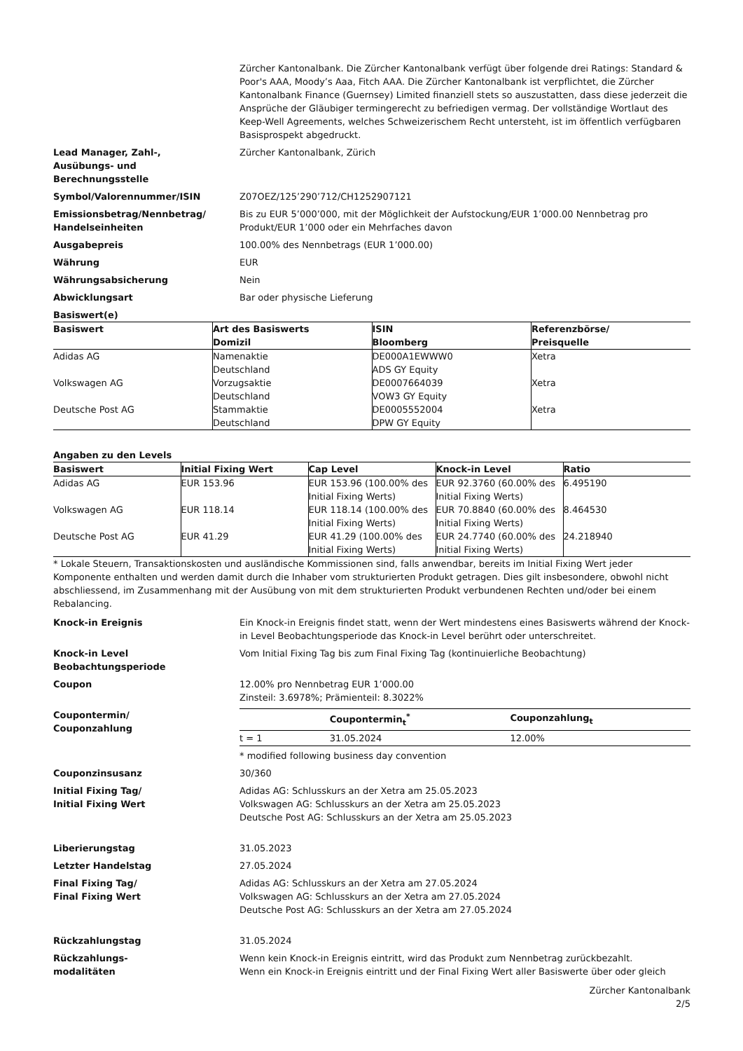Zürcher Kantonalbank. Die Zürcher Kantonalbank verfügt über folgende drei Ratings: Standard & Poor's AAA, Moody’s Aaa, Fitch AAA. Die Zürcher Kantonalbank ist verpflichtet, die Zürcher Kantonalbank Finance (Guernsey) Limited finanziell stets so auszustatten, dass diese jederzeit die Ansprüche der Gläubiger termingerecht zu befriedigen vermag. Der vollständige Wortlaut des Keep-Well Agreements, welches Schweizerischem Recht untersteht, ist im öffentlich verfügbaren Basisprospekt abgedruckt.
Lead Manager, Zahl-,
Ausübungs- und
Berechnungsstelle
Zürcher Kantonalbank, Zürich
Symbol/Valorennummer/ISIN Z07OEZ/125’290’712/CH1252907121
Emissionsbetrag/Nennbetrag/
Handelseinheiten
Bis zu EUR 5’000’000, mit der Möglichkeit der Aufstockung/EUR 1’000.00 Nennbetrag pro Produkt/EUR 1’000 oder ein Mehrfaches davon
Ausgabepreis 100.00% des Nennbetrags (EUR 1’000.00)
Währung EUR
Währungsabsicherung Nein
Abwicklungsart Bar oder physische Lieferung
Basiswert(e)
| Basiswert | Art des Basiswerts Domizil | ISIN Bloomberg | Referenzbörse/ Preisquelle |
| --- | --- | --- | --- |
| Adidas AG | Namenaktie Deutschland | DE000A1EWWW0 ADS GY Equity | Xetra |
| Volkswagen AG | Vorzugsaktie Deutschland | DE0007664039 VOW3 GY Equity | Xetra |
| Deutsche Post AG | Stammaktie Deutschland | DE0005552004 DPW GY Equity | Xetra |
Angaben zu den Levels
| Basiswert | Initial Fixing Wert | Cap Level | Knock-in Level | Ratio |
| --- | --- | --- | --- | --- |
| Adidas AG | EUR 153.96 | EUR 153.96 (100.00% des Initial Fixing Werts) | EUR 92.3760 (60.00% des Initial Fixing Werts) | 6.495190 |
| Volkswagen AG | EUR 118.14 | EUR 118.14 (100.00% des Initial Fixing Werts) | EUR 70.8840 (60.00% des Initial Fixing Werts) | 8.464530 |
| Deutsche Post AG | EUR 41.29 | EUR 41.29 (100.00% des Initial Fixing Werts) | EUR 24.7740 (60.00% des Initial Fixing Werts) | 24.218940 |
* Lokale Steuern, Transaktionskosten und ausländische Kommissionen sind, falls anwendbar, bereits im Initial Fixing Wert jeder Komponente enthalten und werden damit durch die Inhaber vom strukturierten Produkt getragen. Dies gilt insbesondere, obwohl nicht abschliessend, im Zusammenhang mit der Ausübung von mit dem strukturierten Produkt verbundenen Rechten und/oder bei einem Rebalancing.
Knock-in Ereignis Ein Knock-in Ereignis findet statt, wenn der Wert mindestens eines Basiswerts während der Knock-in Level Beobachtungsperiode das Knock-in Level berührt oder unterschreitet.
Knock-in Level
Beobachtungsperiode
Vom Initial Fixing Tag bis zum Final Fixing Tag (kontinuierliche Beobachtung)
Coupon 12.00% pro Nennbetrag EUR 1’000.00
Zinsteil: 3.6978%; Prämienteil: 8.3022%
Coupontermin/
Couponzahlung
| | Coupontermin<sub>t</sub><sup>*</sup> | Couponzahlung<sub>t</sub> |
| --- | --- | --- |
| t = 1 | 31.05.2024 | 12.00% |
* modified following business day convention
Couponzinsusanz 30/360
Initial Fixing Tag/
Initial Fixing Wert
Adidas AG: Schlusskurs an der Xetra am 25.05.2023
Volkswagen AG: Schlusskurs an der Xetra am 25.05.2023
Deutsche Post AG: Schlusskurs an der Xetra am 25.05.2023
Liberierungstag 31.05.2023
Letzter Handelstag 27.05.2024
Final Fixing Tag/
Final Fixing Wert
Adidas AG: Schlusskurs an der Xetra am 27.05.2024
Volkswagen AG: Schlusskurs an der Xetra am 27.05.2024
Deutsche Post AG: Schlusskurs an der Xetra am 27.05.2024
Rückzahlungstag 31.05.2024
Rückzahlungs-
modalitäten
Wenn kein Knock-in Ereignis eintritt, wird das Produkt zum Nennbetrag zurückbezahlt.
Wenn ein Knock-in Ereignis eintritt und der Final Fixing Wert aller Basiswerte über oder gleich
Zürcher Kantonalbank
2/5